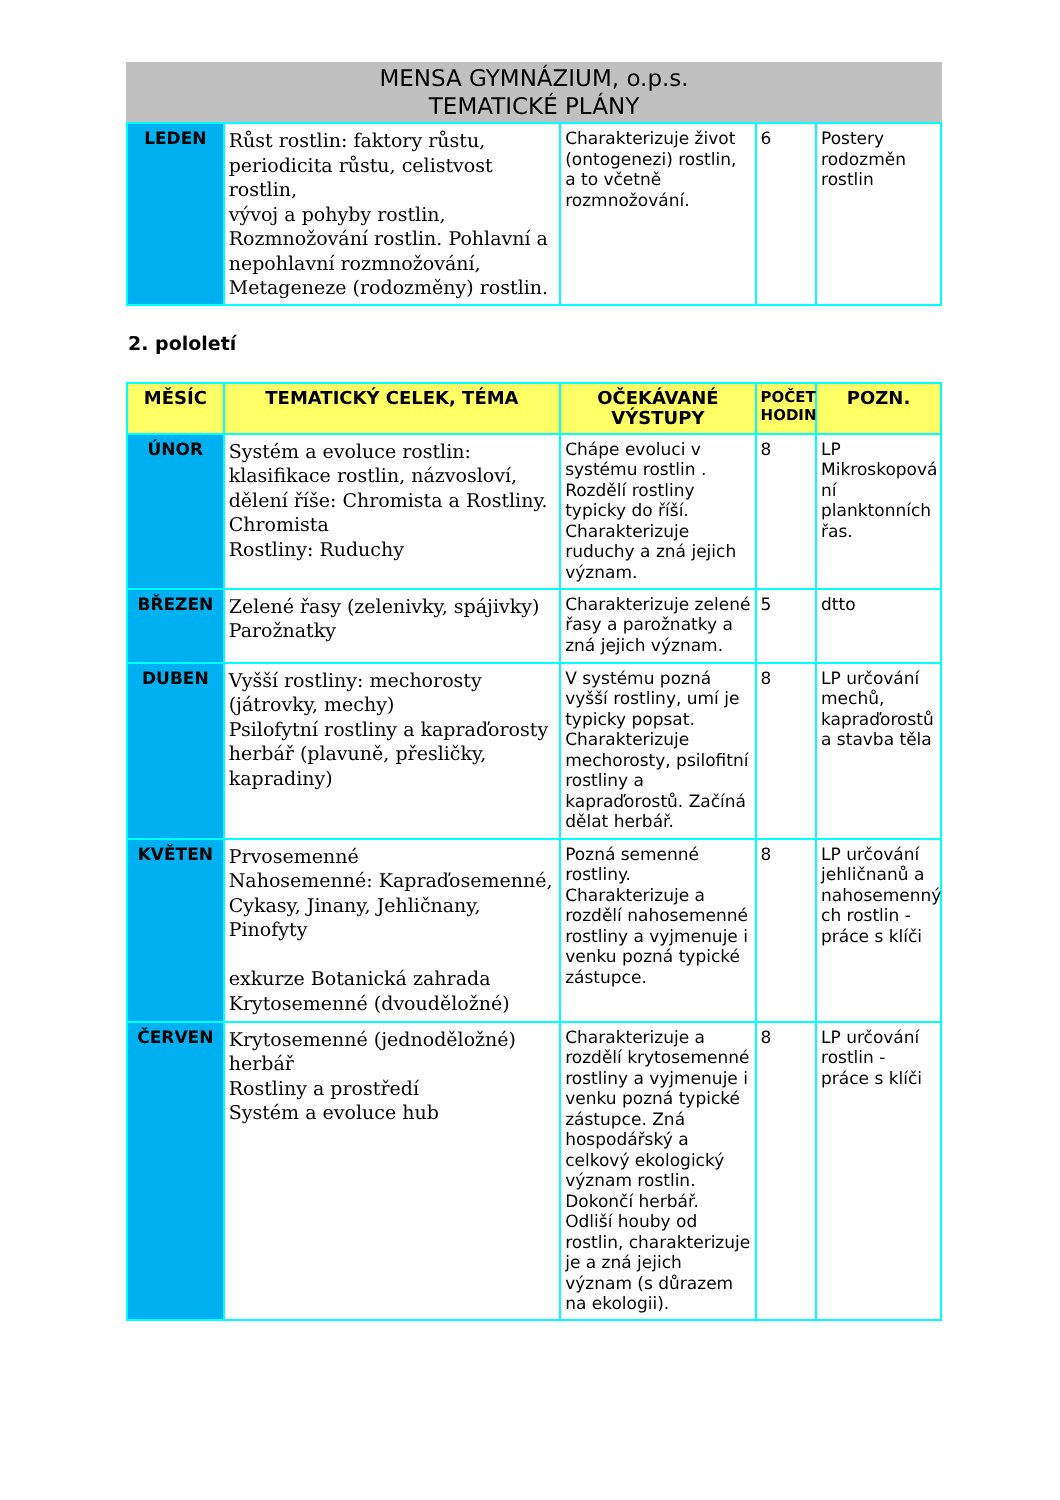MENSA GYMNÁZIUM, o.p.s.
TEMATICKÉ PLÁNY
| LEDEN | Růst rostlin: faktory růstu, periodicita růstu, celistvost rostlin, vývoj a pohyby rostlin, Rozmnožování rostlin. Pohlavní a nepohlavní rozmnožování, Metageneze (rodozměny) rostlin. | Charakterizuje život (ontogenezi) rostlin, a to včetně rozmnožování. | 6 | Postery rodozměn rostlin |
2. pololetí
| MĚSÍC | TEMATICKÝ CELEK, TÉMA | OČEKÁVANÉ VÝSTUPY | POČET HODIN | POZN. |
| --- | --- | --- | --- | --- |
| ÚNOR | Systém a evoluce rostlin: klasifikace rostlin, názvosloví, dělení říše: Chromista a Rostliny. Chromista Rostliny: Ruduchy | Chápe evoluci v systému rostlin . Rozdělí rostliny typicky do říší. Charakterizuje ruduchy a zná jejich význam. | 8 | LP Mikroskopová ní planktonních řas. |
| BŘEZEN | Zelené řasy (zelenivky, spájivky) Parožnatky | Charakterizuje zelené řasy a parožnatky a zná jejich význam. | 5 | dtto |
| DUBEN | Vyšší rostliny: mechorosty (játrovky, mechy) Psilofytní rostliny a kapraďorosty herbář (plavuně, přesličky, kapradiny) | V systému pozná vyšší rostliny, umí je typicky popsat. Charakterizuje mechorosty, psilofitní rostliny a kapraďorostů. Začíná dělat herbář. | 8 | LP určování mechů, kapraďorostů a stavba těla |
| KVĚTEN | Prvosemenné Nahosemenné: Kapraďosemenné, Cykasy, Jinany, Jehličnany, Pinofyty exkurze Botanická zahrada Krytosemenné (dvouděložné) | Pozná semenné rostliny. Charakterizuje a rozdělí nahosemenné rostliny a vyjmenuje i venku pozná typické zástupce. | 8 | LP určování jehličnanů a nahosemenný ch rostlin - práce s klíči |
| ČERVEN | Krytosemenné (jednoděložné) herbář Rostliny a prostředí Systém a evoluce hub | Charakterizuje a rozdělí krytosemenné rostliny a vyjmenuje i venku pozná typické zástupce. Zná hospodářský a celkový ekologický význam rostlin. Dokončí herbář. Odliší houby od rostlin, charakterizuje je a zná jejich význam (s důrazem na ekologii). | 8 | LP určování rostlin - práce s klíči |